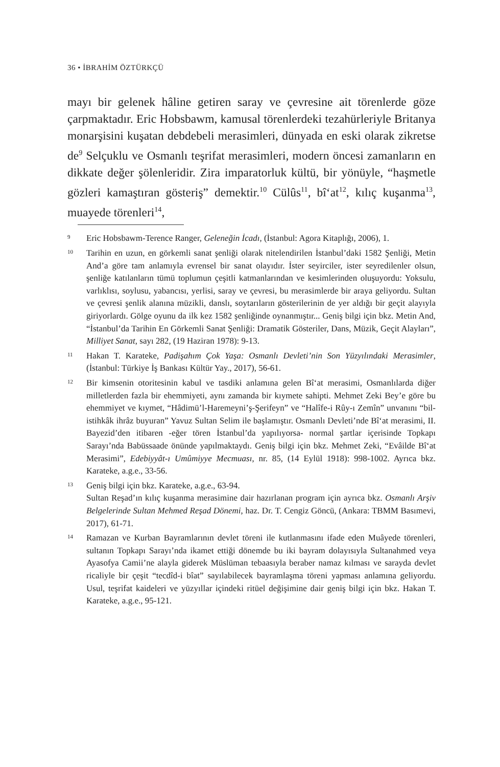36 • İBRAHİM ÖZTÜRKÇÜ
mayı bir gelenek hâline getiren saray ve çevresine ait törenlerde göze çarpmaktadır. Eric Hobsbawm, kamusal törenlerdeki tezahürleriyle Britanya monarşisini kuşatan debdebeli merasimleri, dünyada en eski olarak zikretse de<sup>9</sup> Selçuklu ve Osmanlı teşrifat merasimleri, modern öncesi zamanların en dikkate değer şölenleridir. Zira imparatorluk kültü, bir yönüyle, “haşmetle gözleri kamaştıran gösteriş” demektir.<sup>10</sup> Cülûs<sup>11</sup>, bî‘at<sup>12</sup>, kılıç kuşanma<sup>13</sup>, muayede törenleri<sup>14</sup>,
9 Eric Hobsbawm-Terence Ranger, Geleneğin İcadı, (İstanbul: Agora Kitaplığı, 2006), 1.
10 Tarihin en uzun, en görkemli sanat şenliği olarak nitelendirilen İstanbul’daki 1582 Şenliği, Metin And’a göre tam anlamıyla evrensel bir sanat olayıdır. İster seyirciler, ister seyredilenler olsun, şenliğe katılanların tümü toplumun çeşitli katmanlarından ve kesimlerinden oluşuyordu: Yoksulu, varlıklısı, soylusu, yabancısı, yerlisi, saray ve çevresi, bu merasimlerde bir araya geliyordu. Sultan ve çevresi şenlik alanına müzikli, danslı, soytarıların gösterilerinin de yer aldığı bir geçit alayıyla giriyorlardı. Gölge oyunu da ilk kez 1582 şenliğinde oynanmıştır... Geniş bilgi için bkz. Metin And, “İstanbul’da Tarihin En Görkemli Sanat Şenliği: Dramatik Gösteriler, Dans, Müzik, Geçit Alayları”, Milliyet Sanat, sayı 282, (19 Haziran 1978): 9-13.
11 Hakan T. Karateke, Padişahım Çok Yaşa: Osmanlı Devleti’nin Son Yüzyılındaki Merasimler, (İstanbul: Türkiye İş Bankası Kültür Yay., 2017), 56-61.
12 Bir kimsenin otoritesinin kabul ve tasdiki anlamına gelen Bî‘at merasimi, Osmanlılarda diğer milletlerden fazla bir ehemmiyeti, aynı zamanda bir kıymete sahipti. Mehmet Zeki Bey’e göre bu ehemmiyet ve kıymet, “Hâdimü’l-Haremeyni’ş-Şerifeyn” ve “Halîfe-i Rûy-ı Zemîn” unvanını “bil-istihkâk ihrâz buyuran” Yavuz Sultan Selim ile başlamıştır. Osmanlı Devleti’nde Bî‘at merasimi, II. Bayezid’den itibaren -eğer tören İstanbul’da yapılıyorsa- normal şartlar içerisinde Topkapı Sarayı’nda Babüssaade önünde yapılmaktaydı. Geniş bilgi için bkz. Mehmet Zeki, “Evâilde Bî‘at Merasimi”, Edebiyyât-ı Umûmiyye Mecmuası, nr. 85, (14 Eylül 1918): 998-1002. Ayrıca bkz. Karateke, a.g.e., 33-56.
13 Geniş bilgi için bkz. Karateke, a.g.e., 63-94.
Sultan Reşad’ın kılıç kuşanma merasimine dair hazırlanan program için ayrıca bkz. Osmanlı Arşiv Belgelerinde Sultan Mehmed Reşad Dönemi, haz. Dr. T. Cengiz Göncü, (Ankara: TBMM Basımevi, 2017), 61-71.
14 Ramazan ve Kurban Bayramlarının devlet töreni ile kutlanmasını ifade eden Muâyede törenleri, sultanın Topkapı Sarayı’nda ikamet ettiği dönemde bu iki bayram dolayısıyla Sultanahmed veya Ayasofya Camii’ne alayla giderek Müslüman tebaasıyla beraber namaz kılması ve sarayda devlet ricaliyle bir çeşit “tecdîd-i bîat” sayılabilecek bayramlaşma töreni yapması anlamına geliyordu. Usul, teşrifat kaideleri ve yüzyıllar içindeki ritüel değişimine dair geniş bilgi için bkz. Hakan T. Karateke, a.g.e., 95-121.